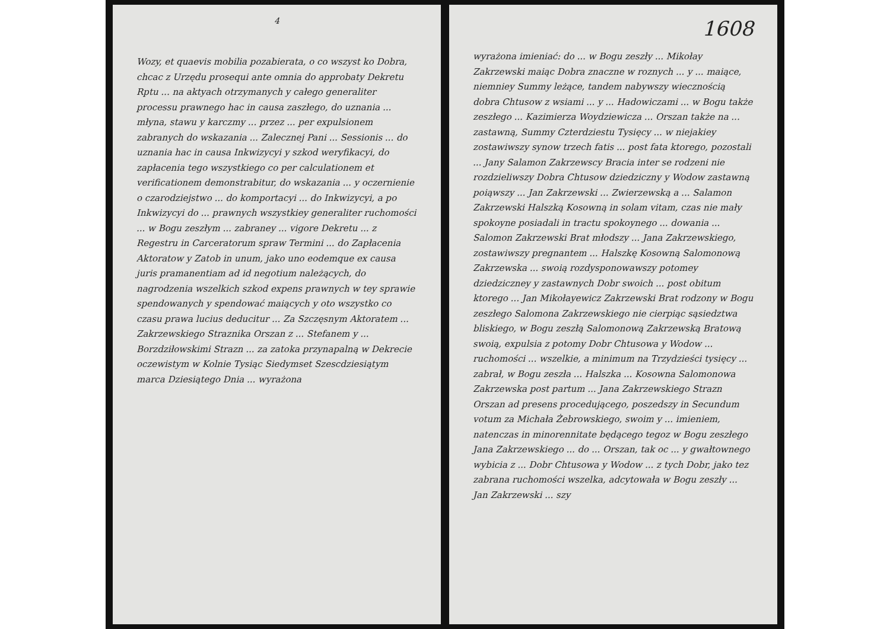4
Wozy, et quaevis mobilia pozabierata, o co wszyst ko Dobra, chcac z Urzędu prosequi ante omnia do approbaty Dekretu Rptu ... na aktyach otrzymanych y całego generaliter processu prawnego hac in causa zaszłego, do uznania ... młyna, stawu y karczmy ... przez ... per expulsionem zabranych do wskazania ... Zalecznej Pani ... Sessionis ... do uznania hac in causa Inkwizycyi y szkod weryfikacyi, do zapłacenia tego wszystkiego co per calculationem et verificationem demonstrabitur, do wskazania ... y oczernienie o czarodziejstwo ... do komportacyi ... do Inkwizycyi, a po Inkwizycyi do ... prawnych wszystkiey generaliter ruchomości ... w Bogu zeszłym ... zabraney ... vigore Dekretu ... z Regestru in Carceratorum spraw Termini ... do Zapłacenia Aktoratow y Zatob in unum, jako uno eodemque ex causa juris pramanentiam ad id negotium należących, do nagrodzenia wszelkich szkod expens prawnych w tey sprawie spendowanych y spendować maiących y oto wszystko co czasu prawa lucius deducitur ... Za Szczęsnym Aktoratem ... Zakrzewskiego Straznika Orszan z ... Stefanem y ... Borzdziłowskimi Strazn ... za zatoka przynapalną w Dekrecie oczewistym w Kolnie Tysiąc Siedymset Szescdziesiątym marca Dziesiątego Dnia ... wyrażona
1608
wyrażona imieniać: do ... w Bogu zeszły ... Mikołay Zakrzewski maiąc Dobra znaczne w roznych ... y ... maiące, niemniey Summy leżące, tandem nabywszy wiecznością dobra Chtusow z wsiami ... y ... Hadowiczami ... w Bogu także zeszłego ... Kazimierza Woydziewicza ... Orszan także na ... zastawną, Summy Czterdziestu Tysięcy ... w niejakiey zostawiwszy synow trzech fatis ... post fata ktorego, pozostali ... Jany Salamon Zakrzewscy Bracia inter se rodzeni nie rozdzieliwszy Dobra Chtusow dziedziczny y Wodow zastawną poiąwszy ... Jan Zakrzewski ... Zwierzewską a ... Salamon Zakrzewski Halszką Kosowną in solam vitam, czas nie mały spokoyne posiadali in tractu spokoynego ... dowania ... Salomon Zakrzewski Brat młodszy ... Jana Zakrzewskiego, zostawiwszy pregnantem ... Halszkę Kosowną Salomonową Zakrzewska ... swoią rozdysponowawszy potomey dziedziczney y zastawnych Dobr swoich ... post obitum ktorego ... Jan Mikołayewicz Zakrzewski Brat rodzony w Bogu zeszłego Salomona Zakrzewskiego nie cierpiąc sąsiedztwa bliskiego, w Bogu zeszłą Salomonową Zakrzewską Bratową swoią, expulsia z potomy Dobr Chtusowa y Wodow ... ruchomości ... wszelkie, a minimum na Trzydzieści tysięcy ... zabrał, w Bogu zeszła ... Halszka ... Kosowna Salomonowa Zakrzewska post partum ... Jana Zakrzewskiego Strazn Orszan ad presens procedującego, poszedszy in Secundum votum za Michała Żebrowskiego, swoim y ... imieniem, natenczas in minorennitate będącego tegoz w Bogu zeszłego Jana Zakrzewskiego ... do ... Orszan, tak oc ... y gwałtownego wybicia z ... Dobr Chtusowa y Wodow ... z tych Dobr, jako tez zabrana ruchomości wszelka, adcytowała w Bogu zeszły ... Jan Zakrzewski ... szy